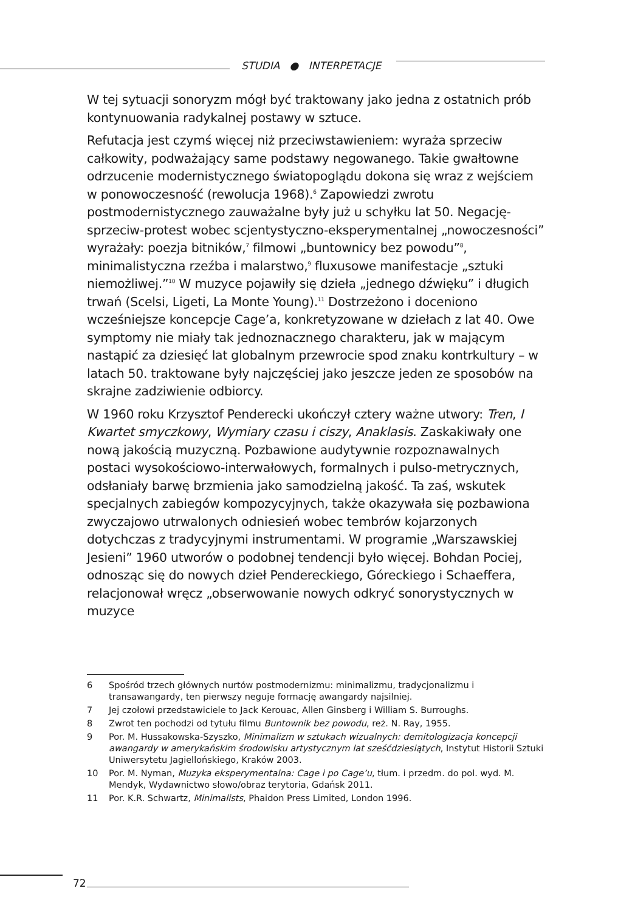STUDIA ● INTERPETACJE
W tej sytuacji sonoryzm mógł być traktowany jako jedna z ostatnich prób kontynuowania radykalnej postawy w sztuce.
Refutacja jest czymś więcej niż przeciwstawieniem: wyraża sprzeciw całkowity, podważający same podstawy negowanego. Takie gwałtowne odrzucenie modernistycznego światopoglądu dokona się wraz z wejściem w ponowoczesność (rewolucja 1968).<sup>6</sup> Zapowiedzi zwrotu postmodernistycznego zauważalne były już u schyłku lat 50. Negację-sprzeciw-protest wobec scjentystyczno-eksperymentalnej „nowoczesności” wyrażały: poezja bitników,<sup>7</sup> filmowi „buntownicy bez powodu”<sup>8</sup>, minimalistyczna rzeźba i malarstwo,<sup>9</sup> fluxusowe manifestacje „sztuki niemożliwej.”<sup>10</sup> W muzyce pojawiły się dzieła „jednego dźwięku” i długich trwań (Scelsi, Ligeti, La Monte Young).<sup>11</sup> Dostrzeżono i doceniono wcześniejsze koncepcje Cage’a, konkretyzowane w dziełach z lat 40. Owe symptomy nie miały tak jednoznacznego charakteru, jak w mającym nastąpić za dziesięć lat globalnym przewrocie spod znaku kontrkultury – w latach 50. traktowane były najczęściej jako jeszcze jeden ze sposobów na skrajne zadziwienie odbiorcy.
W 1960 roku Krzysztof Penderecki ukończył cztery ważne utwory: Tren, I Kwartet smyczkowy, Wymiary czasu i ciszy, Anaklasis. Zaskakiwały one nową jakością muzyczną. Pozbawione audytywnie rozpoznawalnych postaci wysokościowo-interwałowych, formalnych i pulso-metrycznych, odsłaniały barwę brzmienia jako samodzielną jakość. Ta zaś, wskutek specjalnych zabiegów kompozycyjnych, także okazywała się pozbawiona zwyczajowo utrwalonych odniesień wobec tembrów kojarzonych dotychczas z tradycyjnymi instrumentami. W programie „Warszawskiej Jesieni” 1960 utworów o podobnej tendencji było więcej. Bohdan Pociej, odnosząc się do nowych dzieł Pendereckiego, Góreckiego i Schaeffera, relacjonował wręcz „obserwowanie nowych odkryć sonorystycznych w muzyce
6 Spośród trzech głównych nurtów postmodernizmu: minimalizmu, tradycjonalizmu i transawangardy, ten pierwszy neguje formację awangardy najsilniej.
7 Jej czołowi przedstawiciele to Jack Kerouac, Allen Ginsberg i William S. Burroughs.
8 Zwrot ten pochodzi od tytułu filmu Buntownik bez powodu, reż. N. Ray, 1955.
9 Por. M. Hussakowska-Szyszko, Minimalizm w sztukach wizualnych: demitologizacja koncepcji awangardy w amerykańskim środowisku artystycznym lat sześćdziesiątych, Instytut Historii Sztuki Uniwersytetu Jagiellońskiego, Kraków 2003.
10 Por. M. Nyman, Muzyka eksperymentalna: Cage i po Cage’u, tłum. i przedm. do pol. wyd. M. Mendyk, Wydawnictwo słowo/obraz terytoria, Gdańsk 2011.
11 Por. K.R. Schwartz, Minimalists, Phaidon Press Limited, London 1996.
72